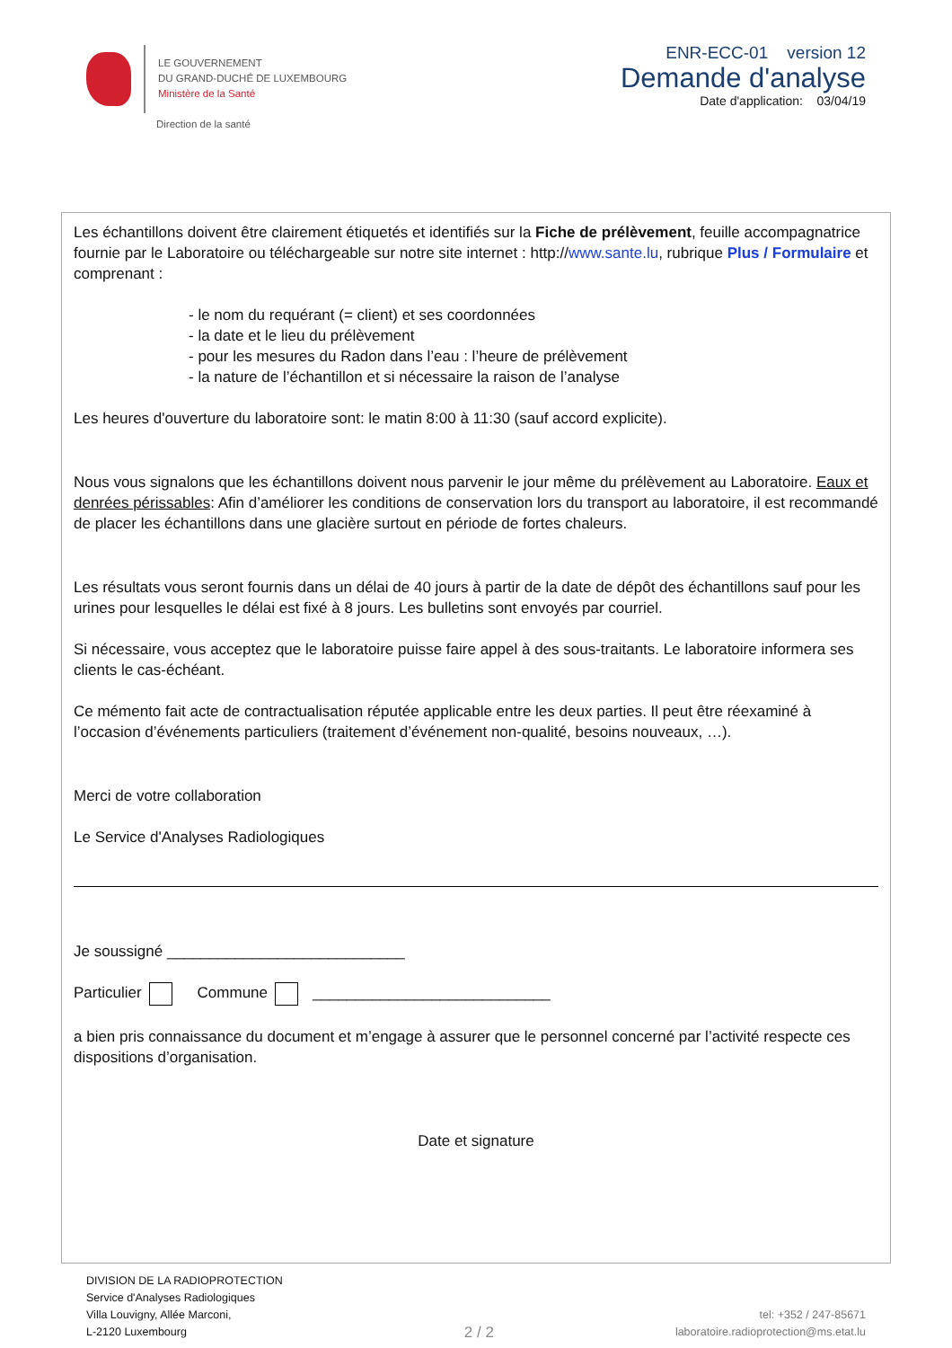LE GOUVERNEMENT
DU GRAND-DUCHÉ DE LUXEMBOURG
Ministère de la Santé
Direction de la santé
ENR-ECC-01 version 12
Demande d'analyse
Date d'application: 03/04/19
Les échantillons doivent être clairement étiquetés et identifiés sur la Fiche de prélèvement, feuille accompagnatrice fournie par le Laboratoire ou téléchargeable sur notre site internet : http://www.sante.lu, rubrique Plus / Formulaire et comprenant :
- le nom du requérant (= client) et ses coordonnées
- la date et le lieu du prélèvement
- pour les mesures du Radon dans l’eau : l’heure de prélèvement
- la nature de l’échantillon et si nécessaire la raison de l’analyse
Les heures d'ouverture du laboratoire sont: le matin 8:00 à 11:30 (sauf accord explicite).
Nous vous signalons que les échantillons doivent nous parvenir le jour même du prélèvement au Laboratoire. Eaux et denrées périssables: Afin d’améliorer les conditions de conservation lors du transport au laboratoire, il est recommandé de placer les échantillons dans une glacière surtout en période de fortes chaleurs.
Les résultats vous seront fournis dans un délai de 40 jours à partir de la date de dépôt des échantillons sauf pour les urines pour lesquelles le délai est fixé à 8 jours. Les bulletins sont envoyés par courriel.
Si nécessaire, vous acceptez que le laboratoire puisse faire appel à des sous-traitants. Le laboratoire informera ses clients le cas-échéant.
Ce mémento fait acte de contractualisation réputée applicable entre les deux parties. Il peut être réexaminé à l’occasion d’événements particuliers (traitement d’événement non-qualité, besoins nouveaux, …).
Merci de votre collaboration
Le Service d'Analyses Radiologiques
Je soussigné ____________________________
Particulier Commune ____________________________
a bien pris connaissance du document et m’engage à assurer que le personnel concerné par l’activité respecte ces dispositions d’organisation.
Date et signature
DIVISION DE LA RADIOPROTECTION
Service d'Analyses Radiologiques
Villa Louvigny, Allée Marconi,
L-2120 Luxembourg
2 / 2
tel: +352 / 247-85671
laboratoire.radioprotection@ms.etat.lu